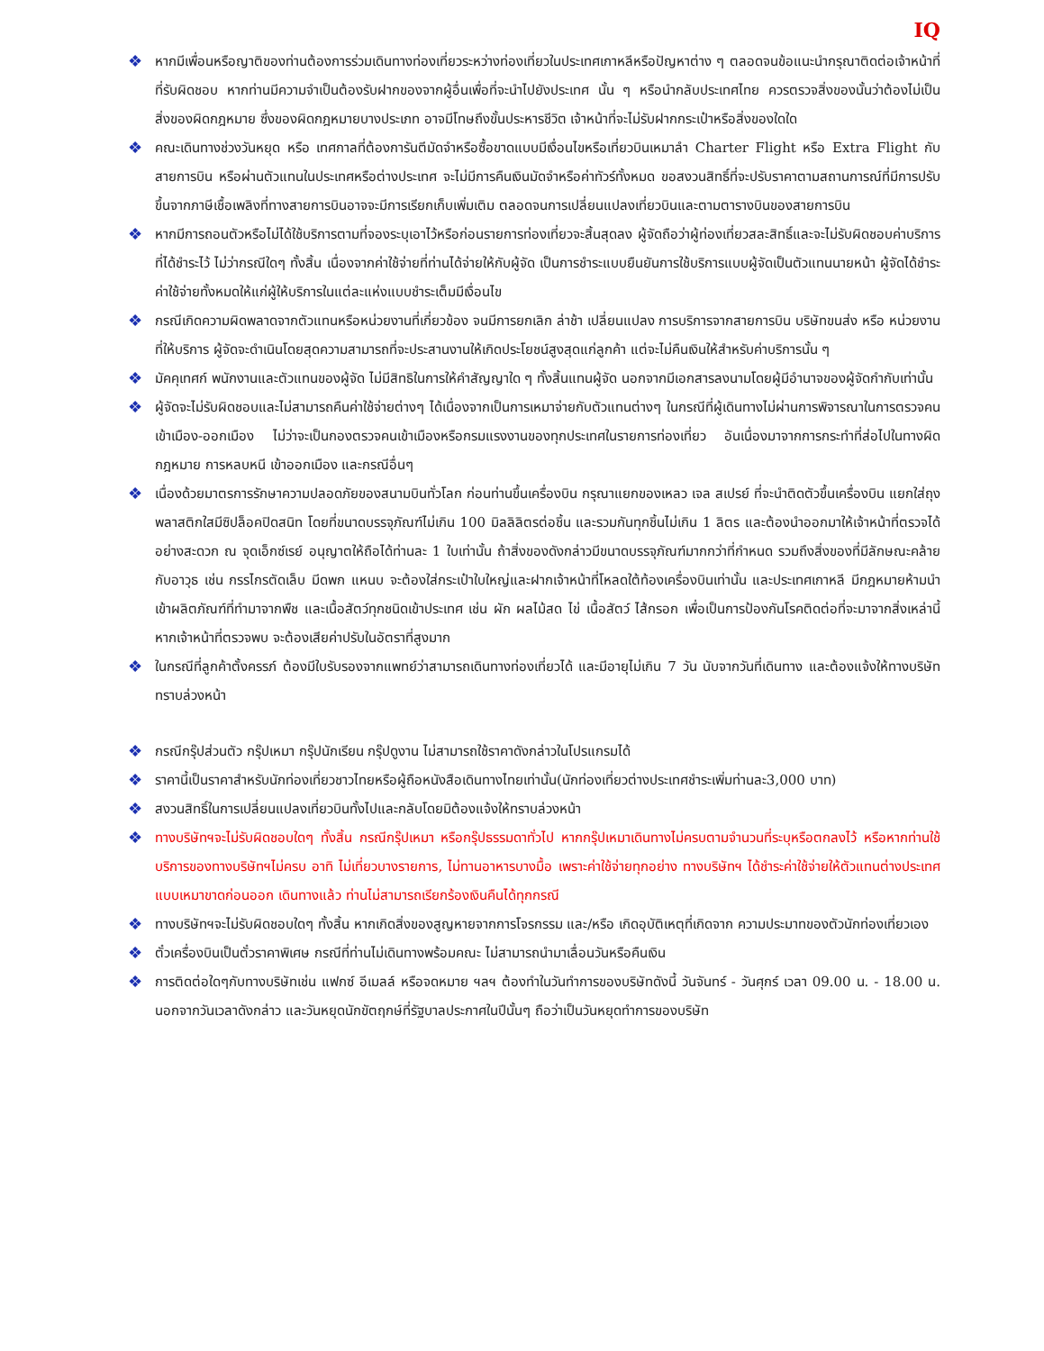IQ
❖ หากมีเพื่อนหรือญาติของท่านต้องการร่วมเดินทางท่องเที่ยวระหว่างท่องเที่ยวในประเทศเกาหลีหรือปัญหาต่าง ๆ ตลอดจนข้อแนะนำกรุณาติดต่อเจ้าหน้าที่ที่รับผิดชอบ หากท่านมีความจำเป็นต้องรับฝากของจากผู้อื่นเพื่อที่จะนำไปยังประเทศ นั้น ๆ หรือนำกลับประเทศไทย ควรตรวจสิ่งของนั้นว่าต้องไม่เป็นสิ่งของผิดกฎหมาย ซึ่งของผิดกฎหมายบางประเภท อาจมีโทษถึงขั้นประหารชีวิต เจ้าหน้าที่จะไม่รับฝากกระเป๋าหรือสิ่งของใดใด
❖ คณะเดินทางช่วงวันหยุด หรือ เทศกาลที่ต้องการันตีมัดจำหรือซื้อขาดแบบมีเงื่อนไขหรือเที่ยวบินเหมาลำ Charter Flight หรือ Extra Flight กับสายการบิน หรือผ่านตัวแทนในประเทศหรือต่างประเทศ จะไม่มีการคืนเงินมัดจำหรือค่าทัวร์ทั้งหมด ขอสงวนสิทธิ์ที่จะปรับราคาตามสถานการณ์ที่มีการปรับขึ้นจากภาษีเชื้อเพลิงที่ทางสายการบินอาจจะมีการเรียกเก็บเพิ่มเติม ตลอดจนการเปลี่ยนแปลงเที่ยวบินและตามตารางบินของสายการบิน
❖ หากมีการถอนตัวหรือไม่ได้ใช้บริการตามที่จองระบุเอาไว้หรือก่อนรายการท่องเที่ยวจะสิ้นสุดลง ผู้จัดถือว่าผู้ท่องเที่ยวสละสิทธิ์และจะไม่รับผิดชอบค่าบริการที่ได้ชำระไว้ ไม่ว่ากรณีใดๆ ทั้งสิ้น เนื่องจากค่าใช้จ่ายที่ท่านได้จ่ายให้กับผู้จัด เป็นการชำระแบบยืนยันการใช้บริการแบบผู้จัดเป็นตัวแทนนายหน้า ผู้จัดได้ชำระค่าใช้จ่ายทั้งหมดให้แก่ผู้ให้บริการในแต่ละแห่งแบบชำระเต็มมีเงื่อนไข
❖ กรณีเกิดความผิดพลาดจากตัวแทนหรือหน่วยงานที่เกี่ยวข้อง จนมีการยกเลิก ล่าช้า เปลี่ยนแปลง การบริการจากสายการบิน บริษัทขนส่ง หรือ หน่วยงานที่ให้บริการ ผู้จัดจะดำเนินโดยสุดความสามารถที่จะประสานงานให้เกิดประโยชน์สูงสุดแก่ลูกค้า แต่จะไม่คืนเงินให้สำหรับค่าบริการนั้น ๆ
❖ มัคคุเทศก์ พนักงานและตัวแทนของผู้จัด ไม่มีสิทธิในการให้คำสัญญาใด ๆ ทั้งสิ้นแทนผู้จัด นอกจากมีเอกสารลงนามโดยผู้มีอำนาจของผู้จัดกำกับเท่านั้น
❖ ผู้จัดจะไม่รับผิดชอบและไม่สามารถคืนค่าใช้จ่ายต่างๆ ได้เนื่องจากเป็นการเหมาจ่ายกับตัวแทนต่างๆ ในกรณีที่ผู้เดินทางไม่ผ่านการพิจารณาในการตรวจคนเข้าเมือง-ออกเมือง ไม่ว่าจะเป็นกองตรวจคนเข้าเมืองหรือกรมแรงงานของทุกประเทศในรายการท่องเที่ยว อันเนื่องมาจากการกระทำที่ส่อไปในทางผิดกฎหมาย การหลบหนี เข้าออกเมือง และกรณีอื่นๆ
❖ เนื่องด้วยมาตรการรักษาความปลอดภัยของสนามบินทั่วโลก ก่อนท่านขึ้นเครื่องบิน กรุณาแยกของเหลว เจล สเปรย์ ที่จะนำติดตัวขึ้นเครื่องบิน แยกใส่ถุงพลาสติกใสมีซิปล็อคปิดสนิท โดยที่ขนาดบรรจุภัณฑ์ไม่เกิน 100 มิลลิลิตรต่อชิ้น และรวมกันทุกชิ้นไม่เกิน 1 ลิตร และต้องนำออกมาให้เจ้าหน้าที่ตรวจได้อย่างสะดวก ณ จุดเอ็กซ์เรย์ อนุญาตให้ถือได้ท่านละ 1 ใบเท่านั้น ถ้าสิ่งของดังกล่าวมีขนาดบรรจุภัณฑ์มากกว่าที่กำหนด รวมถึงสิ่งของที่มีลักษณะคล้ายกับอาวุธ เช่น กรรไกรตัดเล็บ มีดพก แหนบ จะต้องใส่กระเป๋าใบใหญ่และฝากเจ้าหน้าที่โหลดใต้ท้องเครื่องบินเท่านั้น และประเทศเกาหลี มีกฎหมายห้ามนำเข้าผลิตภัณฑ์ที่ทำมาจากพืช และเนื้อสัตว์ทุกชนิดเข้าประเทศ เช่น ผัก ผลไม้สด ไข่ เนื้อสัตว์ ไส้กรอก เพื่อเป็นการป้องกันโรคติดต่อที่จะมาจากสิ่งเหล่านี้ หากเจ้าหน้าที่ตรวจพบ จะต้องเสียค่าปรับในอัตราที่สูงมาก
❖ ในกรณีที่ลูกค้าตั้งครรภ์ ต้องมีใบรับรองจากแพทย์ว่าสามารถเดินทางท่องเที่ยวได้ และมีอายุไม่เกิน 7 วัน นับจากวันที่เดินทาง และต้องแจ้งให้ทางบริษัททราบล่วงหน้า
❖ กรณีกรุ๊ปส่วนตัว กรุ๊ปเหมา กรุ๊ปนักเรียน กรุ๊ปดูงาน ไม่สามารถใช้ราคาดังกล่าวในโปรแกรมได้
❖ ราคานี้เป็นราคาสำหรับนักท่องเที่ยวชาวไทยหรือผู้ถือหนังสือเดินทางไทยเท่านั้น(นักท่องเที่ยวต่างประเทศชำระเพิ่มท่านละ3,000 บาท)
❖ สงวนสิทธิ์ในการเปลี่ยนแปลงเที่ยวบินทั้งไปและกลับโดยมิต้องแจ้งให้ทราบล่วงหน้า
❖ ทางบริษัทฯจะไม่รับผิดชอบใดๆ ทั้งสิ้น กรณีกรุ๊ปเหมา หรือกรุ๊ปธรรมดาทั่วไป หากกรุ๊ปเหมาเดินทางไม่ครบตามจำนวนที่ระบุหรือตกลงไว้ หรือหากท่านใช้บริการของทางบริษัทฯไม่ครบ อาทิ ไม่เที่ยวบางรายการ, ไม่ทานอาหารบางมื้อ เพราะค่าใช้จ่ายทุกอย่าง ทางบริษัทฯ ได้ชำระค่าใช้จ่ายให้ตัวแทนต่างประเทศแบบเหมาขาดก่อนออก เดินทางแล้ว ท่านไม่สามารถเรียกร้องเงินคืนได้ทุกกรณี
❖ ทางบริษัทฯจะไม่รับผิดชอบใดๆ ทั้งสิ้น หากเกิดสิ่งของสูญหายจากการโจรกรรม และ/หรือ เกิดอุบัติเหตุที่เกิดจาก ความประมาทของตัวนักท่องเที่ยวเอง
❖ ตั๋วเครื่องบินเป็นตั๋วราคาพิเศษ กรณีที่ท่านไม่เดินทางพร้อมคณะ ไม่สามารถนำมาเลื่อนวันหรือคืนเงิน
❖ การติดต่อใดๆกับทางบริษัทเช่น แฟกซ์ อีเมลล์ หรือจดหมาย ฯลฯ ต้องทำในวันทำการของบริษัทดังนี้ วันจันทร์ - วันศุกร์ เวลา 09.00 น. - 18.00 น. นอกจากวันเวลาดังกล่าว และวันหยุดนักขัตฤกษ์ที่รัฐบาลประกาศในปีนั้นๆ ถือว่าเป็นวันหยุดทำการของบริษัท